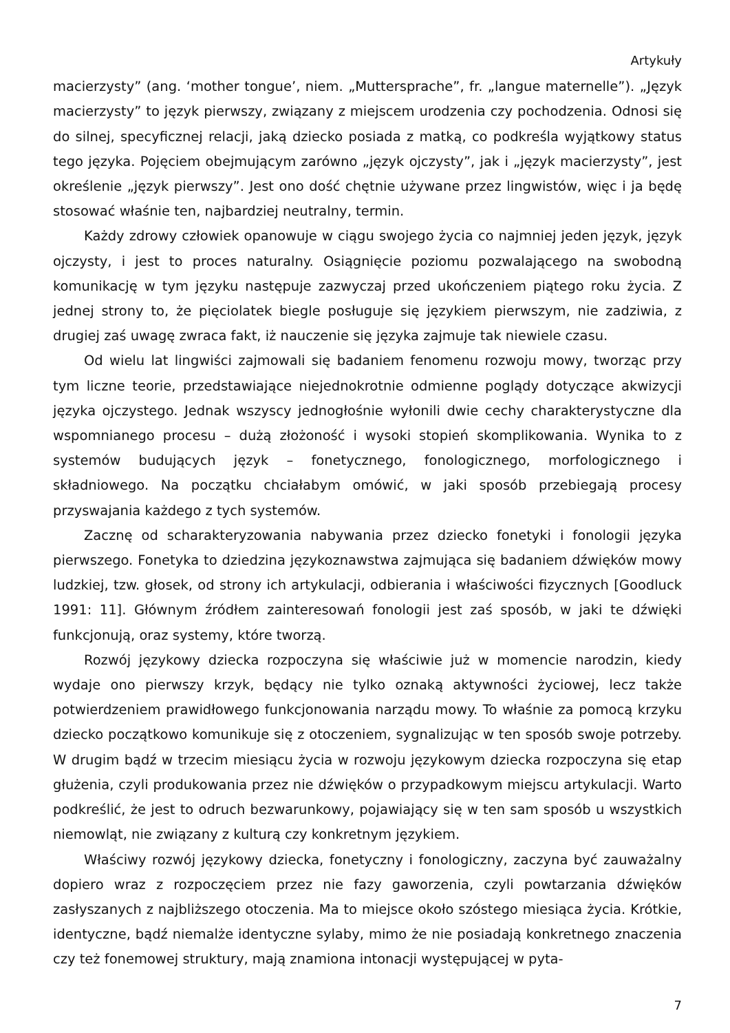Artykuły
macierzysty” (ang. ‘mother tongue’, niem. „Muttersprache”, fr. „langue maternelle”). „Język macierzysty” to język pierwszy, związany z miejscem urodzenia czy pochodzenia. Odnosi się do silnej, specyficznej relacji, jaką dziecko posiada z matką, co podkreśla wyjątkowy status tego języka. Pojęciem obejmującym zarówno „język ojczysty”, jak i „język macierzysty”, jest określenie „język pierwszy”. Jest ono dość chętnie używane przez lingwistów, więc i ja będę stosować właśnie ten, najbardziej neutralny, termin.
Każdy zdrowy człowiek opanowuje w ciągu swojego życia co najmniej jeden język, język ojczysty, i jest to proces naturalny. Osiągnięcie poziomu pozwalającego na swobodną komunikację w tym języku następuje zazwyczaj przed ukończeniem piątego roku życia. Z jednej strony to, że pięciolatek biegle posługuje się językiem pierwszym, nie zadziwia, z drugiej zaś uwagę zwraca fakt, iż nauczenie się języka zajmuje tak niewiele czasu.
Od wielu lat lingwiści zajmowali się badaniem fenomenu rozwoju mowy, tworząc przy tym liczne teorie, przedstawiające niejednokrotnie odmienne poglądy dotyczące akwizycji języka ojczystego. Jednak wszyscy jednogłośnie wyłonili dwie cechy charakterystyczne dla wspomnianego procesu – dużą złożoność i wysoki stopień skomplikowania. Wynika to z systemów budujących język – fonetycznego, fonologicznego, morfologicznego i składniowego. Na początku chciałabym omówić, w jaki sposób przebiegają procesy przyswajania każdego z tych systemów.
Zacznę od scharakteryzowania nabywania przez dziecko fonetyki i fonologii języka pierwszego. Fonetyka to dziedzina językoznawstwa zajmująca się badaniem dźwięków mowy ludzkiej, tzw. głosek, od strony ich artykulacji, odbierania i właściwości fizycznych [Goodluck 1991: 11]. Głównym źródłem zainteresowań fonologii jest zaś sposób, w jaki te dźwięki funkcjonują, oraz systemy, które tworzą.
Rozwój językowy dziecka rozpoczyna się właściwie już w momencie narodzin, kiedy wydaje ono pierwszy krzyk, będący nie tylko oznaką aktywności życiowej, lecz także potwierdzeniem prawidłowego funkcjonowania narządu mowy. To właśnie za pomocą krzyku dziecko początkowo komunikuje się z otoczeniem, sygnalizując w ten sposób swoje potrzeby. W drugim bądź w trzecim miesiącu życia w rozwoju językowym dziecka rozpoczyna się etap głużenia, czyli produkowania przez nie dźwięków o przypadkowym miejscu artykulacji. Warto podkreślić, że jest to odruch bezwarunkowy, pojawiający się w ten sam sposób u wszystkich niemowląt, nie związany z kulturą czy konkretnym językiem.
Właściwy rozwój językowy dziecka, fonetyczny i fonologiczny, zaczyna być zauważalny dopiero wraz z rozpoczęciem przez nie fazy gaworzenia, czyli powtarzania dźwięków zasłyszanych z najbliższego otoczenia. Ma to miejsce około szóstego miesiąca życia. Krótkie, identyczne, bądź niemalże identyczne sylaby, mimo że nie posiadają konkretnego znaczenia czy też fonemowej struktury, mają znamiona intonacji występującej w pyta-
7